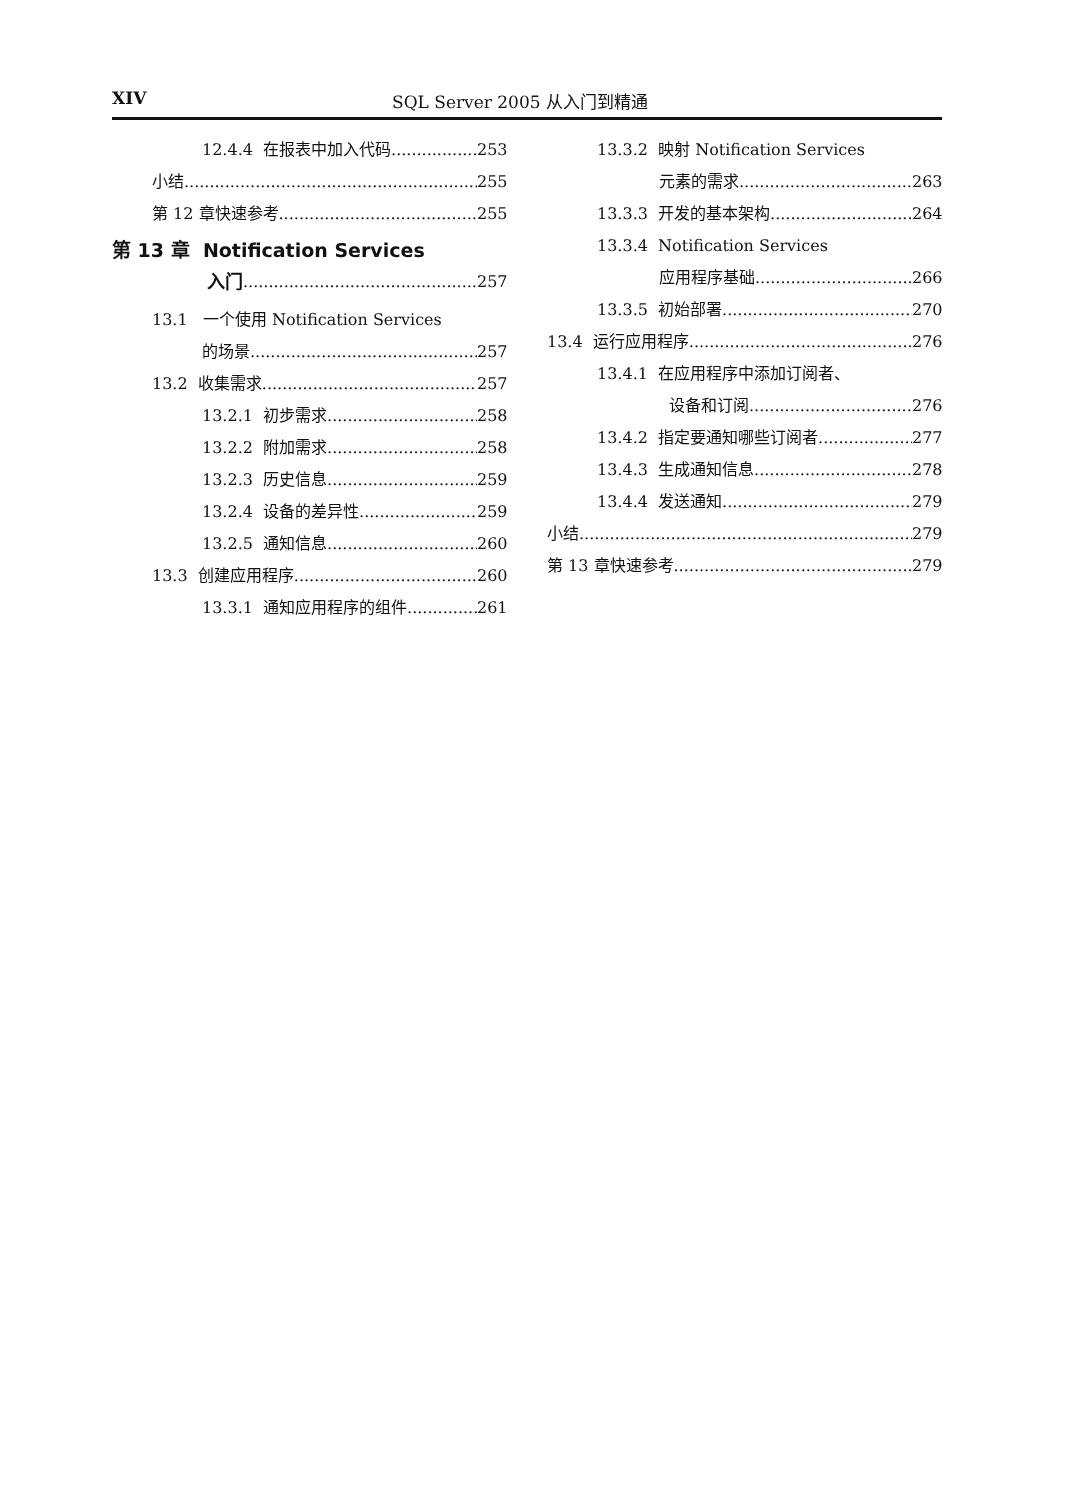XIV SQL Server 2005 从入门到精通
12.4.4 在报表中加入代码 253
小结 255
第 12 章快速参考 255
第 13 章 Notification Services
入门 257
13.1 一个使用 Notification Services
的场景 257
13.2 收集需求 257
13.2.1 初步需求 258
13.2.2 附加需求 258
13.2.3 历史信息 259
13.2.4 设备的差异性 259
13.2.5 通知信息 260
13.3 创建应用程序 260
13.3.1 通知应用程序的组件 261
13.3.2 映射 Notification Services
元素的需求 263
13.3.3 开发的基本架构 264
13.3.4 Notification Services
应用程序基础 266
13.3.5 初始部署 270
13.4 运行应用程序 276
13.4.1 在应用程序中添加订阅者、
设备和订阅 276
13.4.2 指定要通知哪些订阅者 277
13.4.3 生成通知信息 278
13.4.4 发送通知 279
小结 279
第 13 章快速参考 279